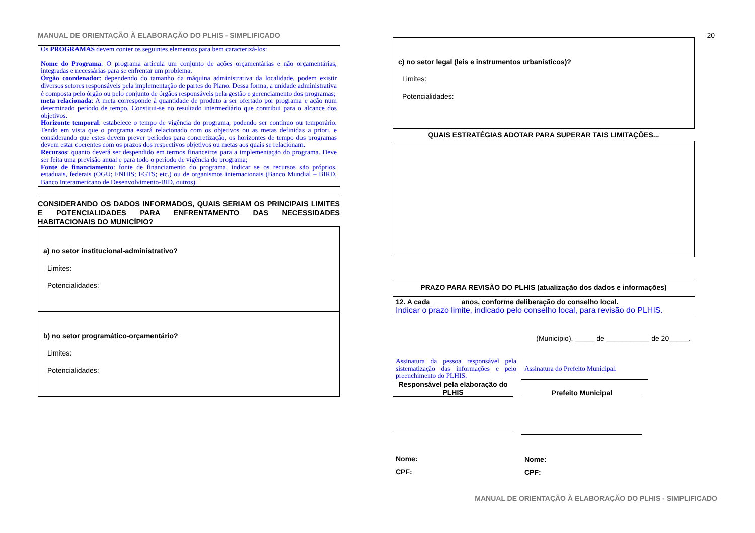MANUAL DE ORIENTAÇÃO À ELABORAÇÃO DO PLHIS - SIMPLIFICADO
Os PROGRAMAS devem conter os seguintes elementos para bem caracterizá-los:
Nome do Programa: O programa articula um conjunto de ações orçamentárias e não orçamentárias, integradas e necessárias para se enfrentar um problema.
Órgão coordenador: dependendo do tamanho da máquina administrativa da localidade, podem existir diversos setores responsáveis pela implementação de partes do Plano. Dessa forma, a unidade administrativa é composta pelo órgão ou pelo conjunto de órgãos responsáveis pela gestão e gerenciamento dos programas;
meta relacionada: A meta corresponde à quantidade de produto a ser ofertado por programa e ação num determinado período de tempo. Constitui-se no resultado intermediário que contribui para o alcance dos objetivos.
Horizonte temporal: estabelece o tempo de vigência do programa, podendo ser contínuo ou temporário. Tendo em vista que o programa estará relacionado com os objetivos ou as metas definidas a priori, e considerando que estes devem prever períodos para concretização, os horizontes de tempo dos programas devem estar coerentes com os prazos dos respectivos objetivos ou metas aos quais se relacionam.
Recursos: quanto deverá ser despendido em termos financeiros para a implementação do programa. Deve ser feita uma previsão anual e para todo o período de vigência do programa;
Fonte de financiamento: fonte de financiamento do programa, indicar se os recursos são próprios, estaduais, federais (OGU; FNHIS; FGTS; etc.) ou de organismos internacionais (Banco Mundial – BIRD, Banco Interamericano de Desenvolvimento-BID, outros).
CONSIDERANDO OS DADOS INFORMADOS, QUAIS SERIAM OS PRINCIPAIS LIMITES E POTENCIALIDADES PARA ENFRENTAMENTO DAS NECESSIDADES HABITACIONAIS DO MUNICÍPIO?
a) no setor institucional-administrativo?
Limites:
Potencialidades:
b) no setor programático-orçamentário?
Limites:
Potencialidades:
20
c) no setor legal (leis e instrumentos urbanísticos)?
Limites:
Potencialidades:
QUAIS ESTRATÉGIAS ADOTAR PARA SUPERAR TAIS LIMITAÇÕES...
PRAZO PARA REVISÃO DO PLHIS (atualização dos dados e informações)
12. A cada _______ anos, conforme deliberação do conselho local.
Indicar o prazo limite, indicado pelo conselho local, para revisão do PLHIS.
(Município), _____ de ___________ de 20_____.
Assinatura da pessoa responsável pela sistematização das informações e pelo preenchimento do PLHIS.
Responsável pela elaboração do PLHIS
Nome:
CPF:
Assinatura do Prefeito Municipal.
Prefeito Municipal
Nome:
CPF:
MANUAL DE ORIENTAÇÃO À ELABORAÇÃO DO PLHIS - SIMPLIFICADO